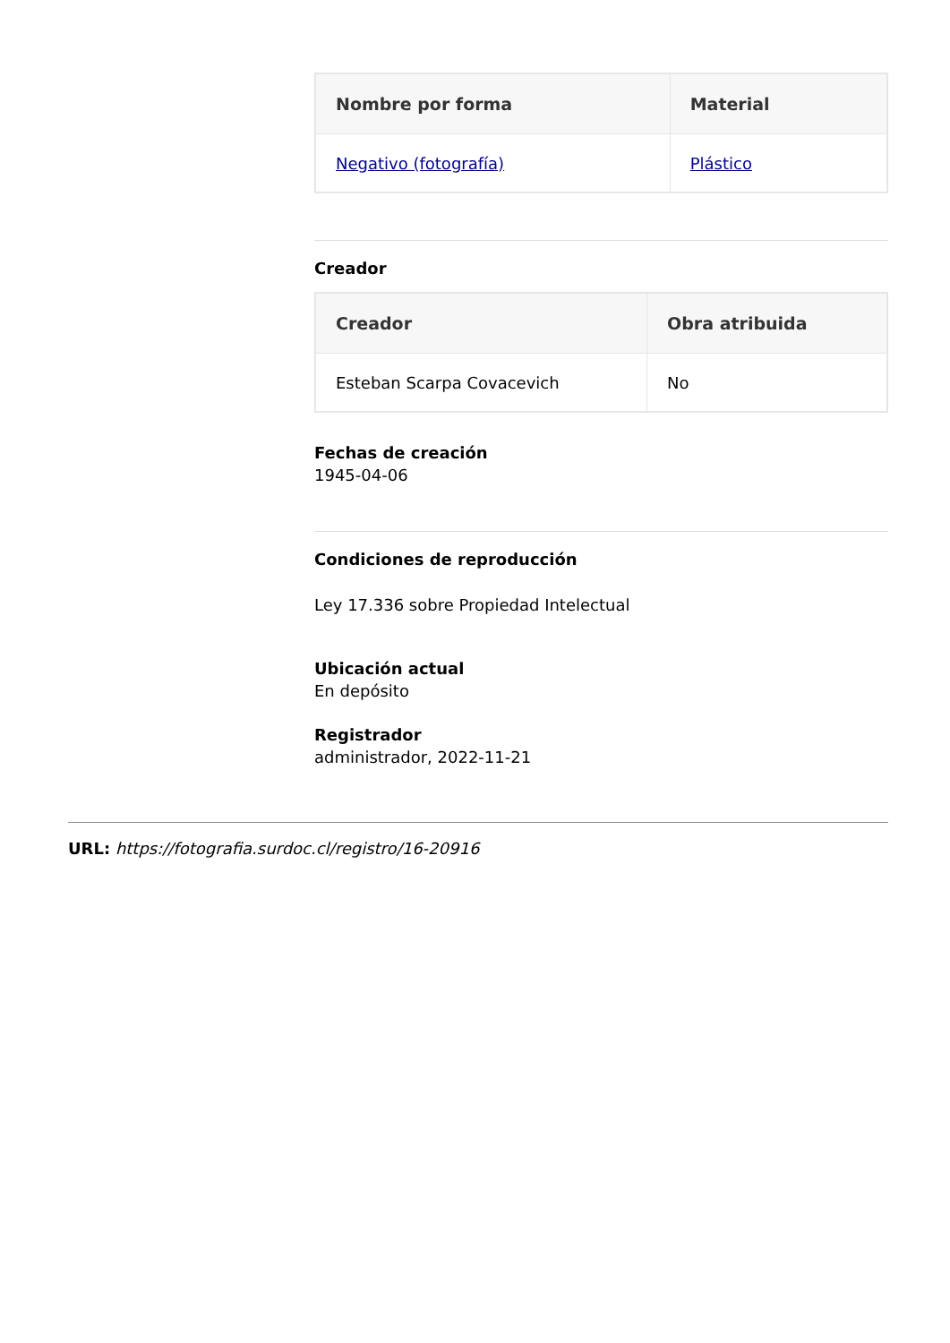| Nombre por forma | Material |
| --- | --- |
| Negativo (fotografía) | Plástico |
Creador
| Creador | Obra atribuida |
| --- | --- |
| Esteban Scarpa Covacevich | No |
Fechas de creación
1945-04-06
Condiciones de reproducción
Ley 17.336 sobre Propiedad Intelectual
Ubicación actual
En depósito
Registrador
administrador, 2022-11-21
URL: https://fotografia.surdoc.cl/registro/16-20916